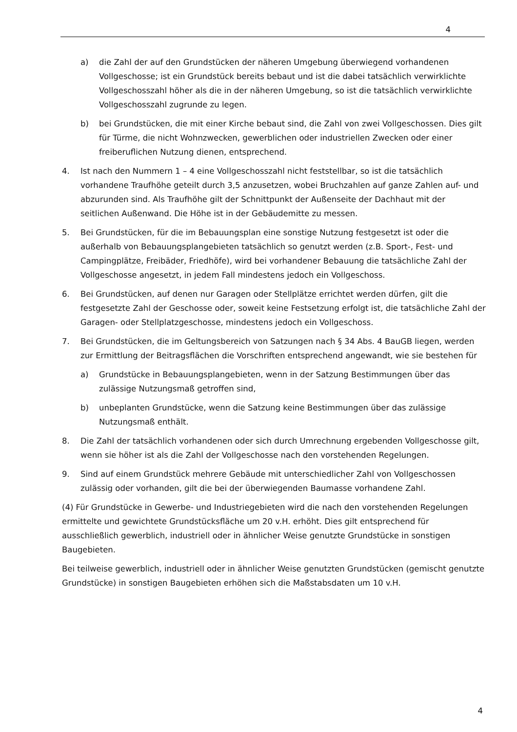4
a) die Zahl der auf den Grundstücken der näheren Umgebung überwiegend vorhandenen Vollgeschosse; ist ein Grundstück bereits bebaut und ist die dabei tatsächlich verwirklichte Vollgeschosszahl höher als die in der näheren Umgebung, so ist die tatsächlich verwirklichte Vollgeschosszahl zugrunde zu legen.
b) bei Grundstücken, die mit einer Kirche bebaut sind, die Zahl von zwei Vollgeschossen. Dies gilt für Türme, die nicht Wohnzwecken, gewerblichen oder industriellen Zwecken oder einer freiberuflichen Nutzung dienen, entsprechend.
4. Ist nach den Nummern 1 – 4 eine Vollgeschosszahl nicht feststellbar, so ist die tatsächlich vorhandene Traufhöhe geteilt durch 3,5 anzusetzen, wobei Bruchzahlen auf ganze Zahlen auf- und abzurunden sind. Als Traufhöhe gilt der Schnittpunkt der Außenseite der Dachhaut mit der seitlichen Außenwand. Die Höhe ist in der Gebäudemitte zu messen.
5. Bei Grundstücken, für die im Bebauungsplan eine sonstige Nutzung festgesetzt ist oder die außerhalb von Bebauungsplangebieten tatsächlich so genutzt werden (z.B. Sport-, Fest- und Campingplätze, Freibäder, Friedhöfe), wird bei vorhandener Bebauung die tatsächliche Zahl der Vollgeschosse angesetzt, in jedem Fall mindestens jedoch ein Vollgeschoss.
6. Bei Grundstücken, auf denen nur Garagen oder Stellplätze errichtet werden dürfen, gilt die festgesetzte Zahl der Geschosse oder, soweit keine Festsetzung erfolgt ist, die tatsächliche Zahl der Garagen- oder Stellplatzgeschosse, mindestens jedoch ein Vollgeschoss.
7. Bei Grundstücken, die im Geltungsbereich von Satzungen nach § 34 Abs. 4 BauGB liegen, werden zur Ermittlung der Beitragsflächen die Vorschriften entsprechend angewandt, wie sie bestehen für
a) Grundstücke in Bebauungsplangebieten, wenn in der Satzung Bestimmungen über das zulässige Nutzungsmaß getroffen sind,
b) unbeplanten Grundstücke, wenn die Satzung keine Bestimmungen über das zulässige Nutzungsmaß enthält.
8. Die Zahl der tatsächlich vorhandenen oder sich durch Umrechnung ergebenden Vollgeschosse gilt, wenn sie höher ist als die Zahl der Vollgeschosse nach den vorstehenden Regelungen.
9. Sind auf einem Grundstück mehrere Gebäude mit unterschiedlicher Zahl von Vollgeschossen zulässig oder vorhanden, gilt die bei der überwiegenden Baumasse vorhandene Zahl.
(4) Für Grundstücke in Gewerbe- und Industriegebieten wird die nach den vorstehenden Regelungen ermittelte und gewichtete Grundstücksfläche um 20 v.H. erhöht. Dies gilt entsprechend für ausschließlich gewerblich, industriell oder in ähnlicher Weise genutzte Grundstücke in sonstigen Baugebieten.
Bei teilweise gewerblich, industriell oder in ähnlicher Weise genutzten Grundstücken (gemischt genutzte Grundstücke) in sonstigen Baugebieten erhöhen sich die Maßstabsdaten um 10 v.H.
4